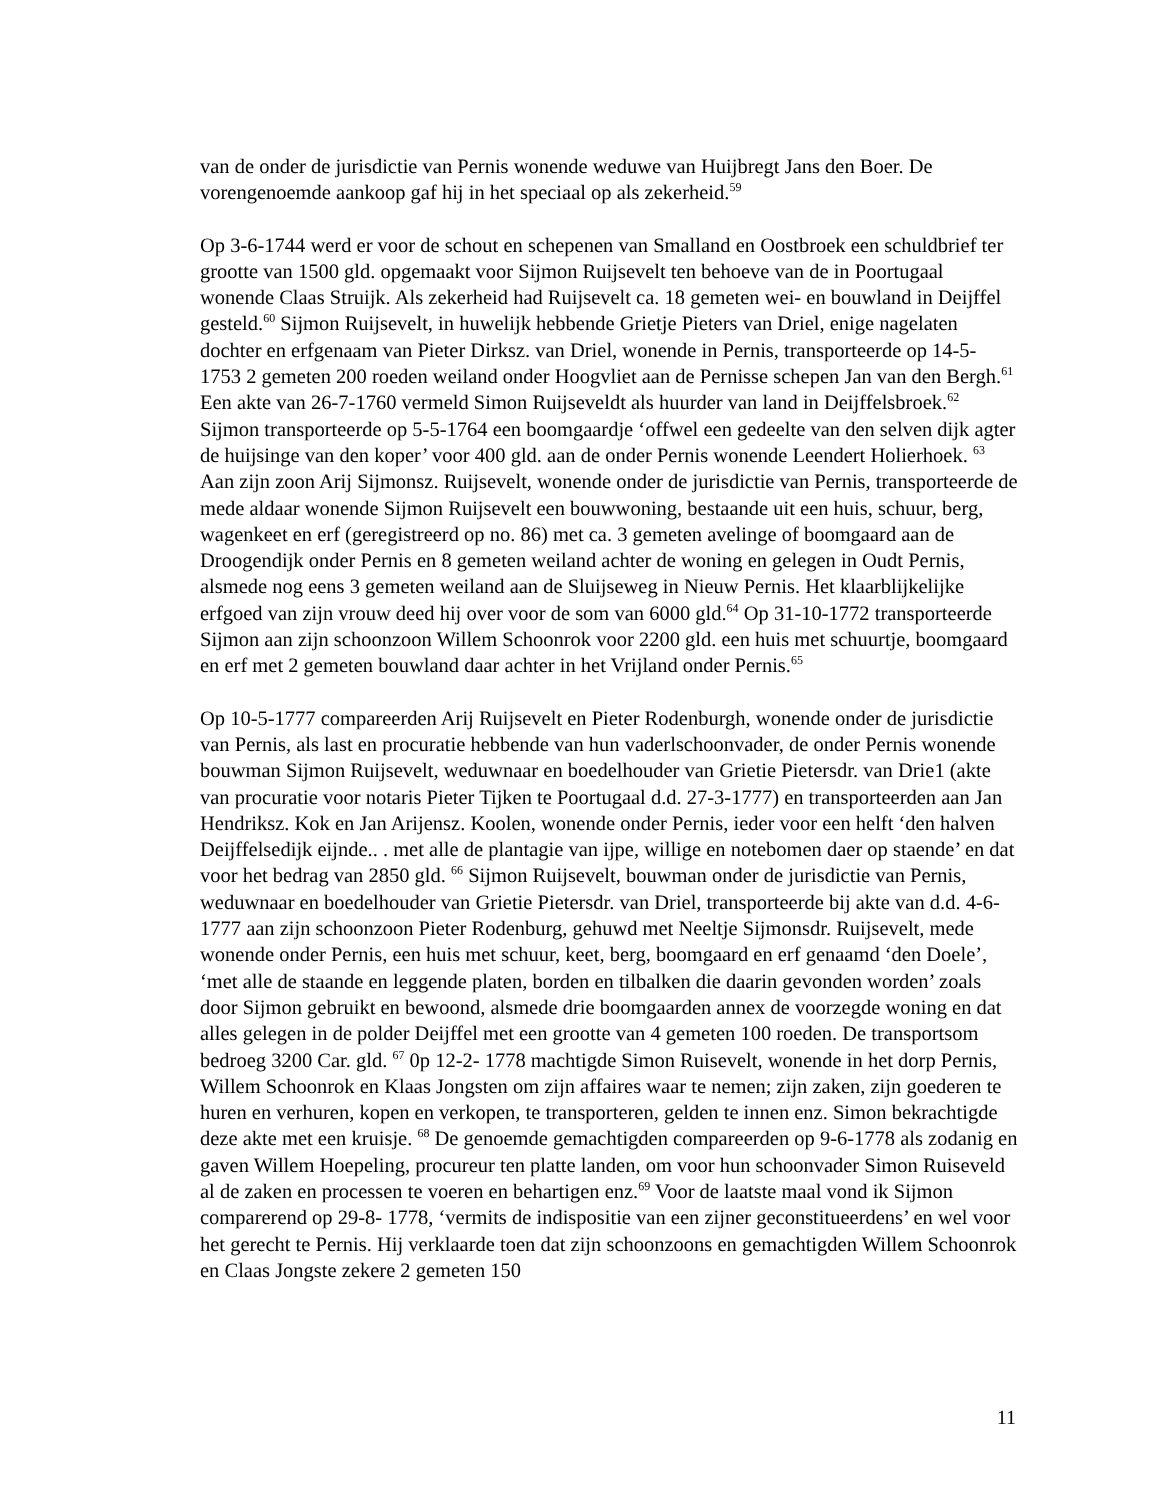van de onder de jurisdictie van Pernis wonende weduwe van Huijbregt Jans den Boer. De vorengenoemde aankoop gaf hij in het speciaal op als zekerheid.<sup>59</sup>
Op 3-6-1744 werd er voor de schout en schepenen van Smalland en Oostbroek een schuldbrief ter grootte van 1500 gld. opgemaakt voor Sijmon Ruijsevelt ten behoeve van de in Poortugaal wonende Claas Struijk. Als zekerheid had Ruijsevelt ca. 18 gemeten wei- en bouwland in Deijffel gesteld.<sup>60</sup> Sijmon Ruijsevelt, in huwelijk hebbende Grietje Pieters van Driel, enige nagelaten dochter en erfgenaam van Pieter Dirksz. van Driel, wonende in Pernis, transporteerde op 14-5- 1753 2 gemeten 200 roeden weiland onder Hoogvliet aan de Pernisse schepen Jan van den Bergh.<sup>61</sup> Een akte van 26-7-1760 vermeld Simon Ruijseveldt als huurder van land in Deijffelsbroek.<sup>62</sup> Sijmon transporteerde op 5-5-1764 een boomgaardje ‘offwel een gedeelte van den selven dijk agter de huijsinge van den koper’ voor 400 gld. aan de onder Pernis wonende Leendert Holierhoek. <sup>63</sup> Aan zijn zoon Arij Sijmonsz. Ruijsevelt, wonende onder de jurisdictie van Pernis, transporteerde de mede aldaar wonende Sijmon Ruijsevelt een bouwwoning, bestaande uit een huis, schuur, berg, wagenkeet en erf (geregistreerd op no. 86) met ca. 3 gemeten avelinge of boomgaard aan de Droogendijk onder Pernis en 8 gemeten weiland achter de woning en gelegen in Oudt Pernis, alsmede nog eens 3 gemeten weiland aan de Sluijseweg in Nieuw Pernis. Het klaarblijkelijke erfgoed van zijn vrouw deed hij over voor de som van 6000 gld.<sup>64</sup> Op 31-10-1772 transporteerde Sijmon aan zijn schoonzoon Willem Schoonrok voor 2200 gld. een huis met schuurtje, boomgaard en erf met 2 gemeten bouwland daar achter in het Vrijland onder Pernis.<sup>65</sup>
Op 10-5-1777 compareerden Arij Ruijsevelt en Pieter Rodenburgh, wonende onder de jurisdictie van Pernis, als last en procuratie hebbende van hun vaderlschoonvader, de onder Pernis wonende bouwman Sijmon Ruijsevelt, weduwnaar en boedelhouder van Grietie Pietersdr. van Drie1 (akte van procuratie voor notaris Pieter Tijken te Poortugaal d.d. 27-3-1777) en transporteerden aan Jan Hendriksz. Kok en Jan Arijensz. Koolen, wonende onder Pernis, ieder voor een helft ‘den halven Deijffelsedijk eijnde.. . met alle de plantagie van ijpe, willige en notebomen daer op staende’ en dat voor het bedrag van 2850 gld. <sup>66</sup> Sijmon Ruijsevelt, bouwman onder de jurisdictie van Pernis, weduwnaar en boedelhouder van Grietie Pietersdr. van Driel, transporteerde bij akte van d.d. 4-6-1777 aan zijn schoonzoon Pieter Rodenburg, gehuwd met Neeltje Sijmonsdr. Ruijsevelt, mede wonende onder Pernis, een huis met schuur, keet, berg, boomgaard en erf genaamd ‘den Doele’, ‘met alle de staande en leggende platen, borden en tilbalken die daarin gevonden worden’ zoals door Sijmon gebruikt en bewoond, alsmede drie boomgaarden annex de voorzegde woning en dat alles gelegen in de polder Deijffel met een grootte van 4 gemeten 100 roeden. De transportsom bedroeg 3200 Car. gld. <sup>67</sup> 0p 12-2- 1778 machtigde Simon Ruisevelt, wonende in het dorp Pernis, Willem Schoonrok en Klaas Jongsten om zijn affaires waar te nemen; zijn zaken, zijn goederen te huren en verhuren, kopen en verkopen, te transporteren, gelden te innen enz. Simon bekrachtigde deze akte met een kruisje. <sup>68</sup> De genoemde gemachtigden compareerden op 9-6-1778 als zodanig en gaven Willem Hoepeling, procureur ten platte landen, om voor hun schoonvader Simon Ruiseveld al de zaken en processen te voeren en behartigen enz.<sup>69</sup> Voor de laatste maal vond ik Sijmon comparerend op 29-8- 1778, ‘vermits de indispositie van een zijner geconstitueerdens’ en wel voor het gerecht te Pernis. Hij verklaarde toen dat zijn schoonzoons en gemachtigden Willem Schoonrok en Claas Jongste zekere 2 gemeten 150
11